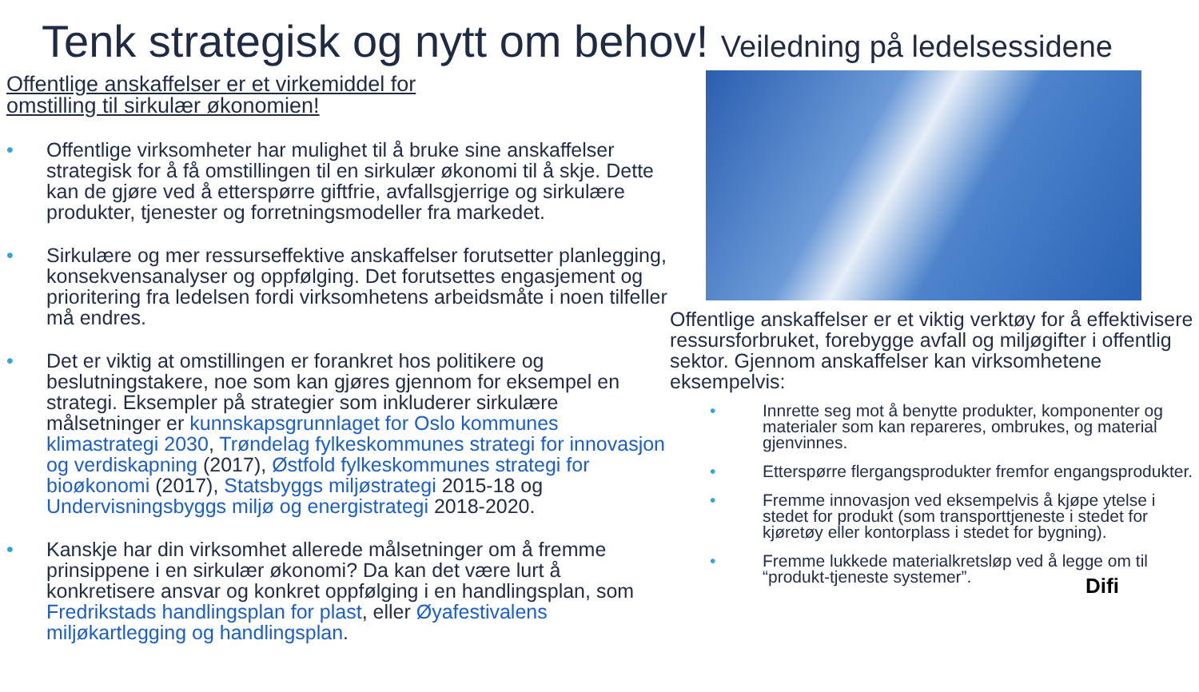Tenk strategisk og nytt om behov! Veiledning på ledelsessidene
Offentlige anskaffelser er et virkemiddel for
omstilling til sirkulær økonomien!
• Offentlige virksomheter har mulighet til å bruke sine anskaffelser strategisk for å få omstillingen til en sirkulær økonomi til å skje. Dette kan de gjøre ved å etterspørre giftfrie, avfallsgjerrige og sirkulære produkter, tjenester og forretningsmodeller fra markedet.
• Sirkulære og mer ressurseffektive anskaffelser forutsetter planlegging, konsekvensanalyser og oppfølging. Det forutsettes engasjement og prioritering fra ledelsen fordi virksomhetens arbeidsmåte i noen tilfeller må endres.
• Det er viktig at omstillingen er forankret hos politikere og beslutningstakere, noe som kan gjøres gjennom for eksempel en strategi. Eksempler på strategier som inkluderer sirkulære målsetninger er kunnskapsgrunnlaget for Oslo kommunes klimastrategi 2030, Trøndelag fylkeskommunes strategi for innovasjon og verdiskapning (2017), Østfold fylkeskommunes strategi for bioøkonomi (2017), Statsbyggs miljøstrategi 2015-18 og Undervisningsbyggs miljø og energistrategi 2018-2020.
• Kanskje har din virksomhet allerede målsetninger om å fremme prinsippene i en sirkulær økonomi? Da kan det være lurt å konkretisere ansvar og konkret oppfølging i en handlingsplan, som Fredrikstads handlingsplan for plast, eller Øyafestivalens miljøkartlegging og handlingsplan.
Offentlige anskaffelser er et viktig verktøy for å effektivisere ressursforbruket, forebygge avfall og miljøgifter i offentlig sektor. Gjennom anskaffelser kan virksomhetene eksempelvis:
• Innrette seg mot å benytte produkter, komponenter og materialer som kan repareres, ombrukes, og material gjenvinnes.
• Etterspørre flergangsprodukter fremfor engangsprodukter.
• Fremme innovasjon ved eksempelvis å kjøpe ytelse i stedet for produkt (som transporttjeneste i stedet for kjøretøy eller kontorplass i stedet for bygning).
• Fremme lukkede materialkretsløp ved å legge om til “produkt-tjeneste systemer”.
Difi